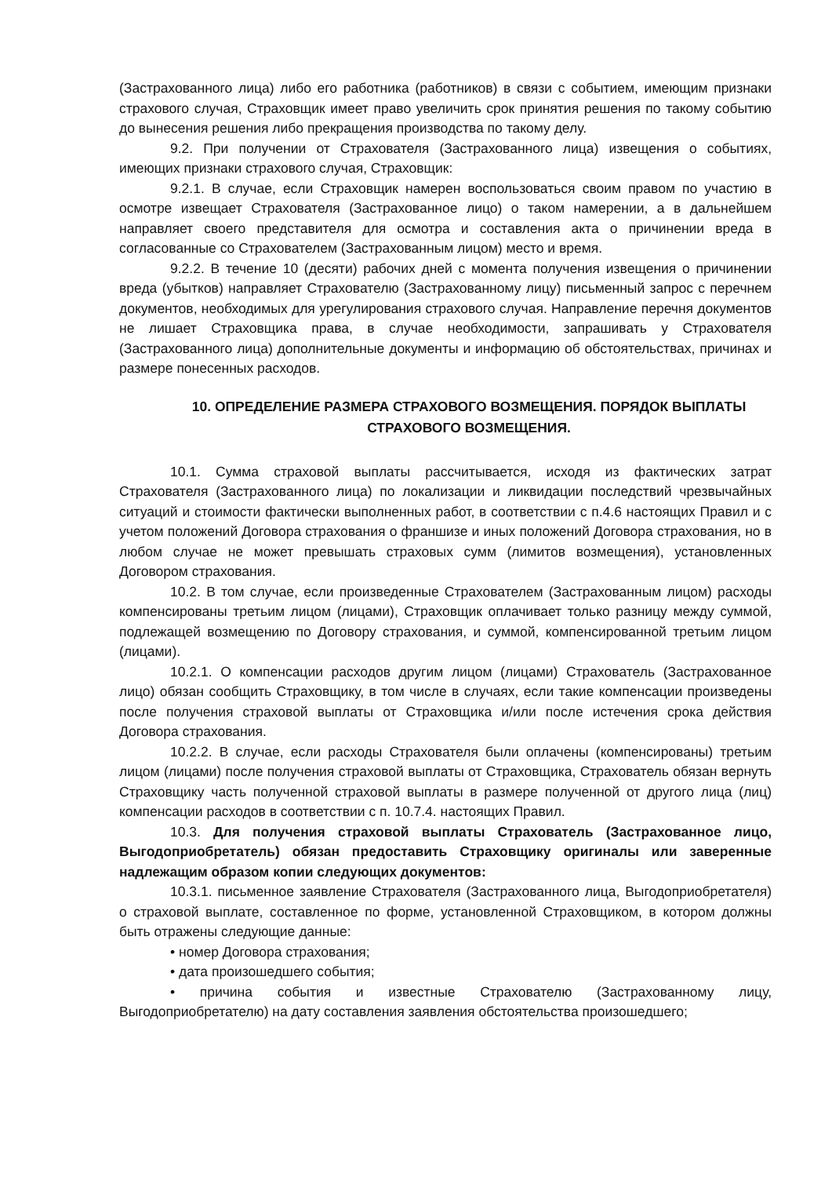(Застрахованного лица) либо его работника (работников) в связи с событием, имеющим признаки страхового случая, Страховщик имеет право увеличить срок принятия решения по такому событию до вынесения решения либо прекращения производства по такому делу.
9.2. При получении от Страхователя (Застрахованного лица) извещения о событиях, имеющих признаки страхового случая, Страховщик:
9.2.1. В случае, если Страховщик намерен воспользоваться своим правом по участию в осмотре извещает Страхователя (Застрахованное лицо) о таком намерении, а в дальнейшем направляет своего представителя для осмотра и составления акта о причинении вреда в согласованные со Страхователем (Застрахованным лицом) место и время.
9.2.2. В течение 10 (десяти) рабочих дней с момента получения извещения о причинении вреда (убытков) направляет Страхователю (Застрахованному лицу) письменный запрос с перечнем документов, необходимых для урегулирования страхового случая. Направление перечня документов не лишает Страховщика права, в случае необходимости, запрашивать у Страхователя (Застрахованного лица) дополнительные документы и информацию об обстоятельствах, причинах и размере понесенных расходов.
10. ОПРЕДЕЛЕНИЕ РАЗМЕРА СТРАХОВОГО ВОЗМЕЩЕНИЯ. ПОРЯДОК ВЫПЛАТЫ СТРАХОВОГО ВОЗМЕЩЕНИЯ.
10.1. Сумма страховой выплаты рассчитывается, исходя из фактических затрат Страхователя (Застрахованного лица) по локализации и ликвидации последствий чрезвычайных ситуаций и стоимости фактически выполненных работ, в соответствии с п.4.6 настоящих Правил и с учетом положений Договора страхования о франшизе и иных положений Договора страхования, но в любом случае не может превышать страховых сумм (лимитов возмещения), установленных Договором страхования.
10.2. В том случае, если произведенные Страхователем (Застрахованным лицом) расходы компенсированы третьим лицом (лицами), Страховщик оплачивает только разницу между суммой, подлежащей возмещению по Договору страхования, и суммой, компенсированной третьим лицом (лицами).
10.2.1. О компенсации расходов другим лицом (лицами) Страхователь (Застрахованное лицо) обязан сообщить Страховщику, в том числе в случаях, если такие компенсации произведены после получения страховой выплаты от Страховщика и/или после истечения срока действия Договора страхования.
10.2.2. В случае, если расходы Страхователя были оплачены (компенсированы) третьим лицом (лицами) после получения страховой выплаты от Страховщика, Страхователь обязан вернуть Страховщику часть полученной страховой выплаты в размере полученной от другого лица (лиц) компенсации расходов в соответствии с п. 10.7.4. настоящих Правил.
10.3. Для получения страховой выплаты Страхователь (Застрахованное лицо, Выгодоприобретатель) обязан предоставить Страховщику оригиналы или заверенные надлежащим образом копии следующих документов:
10.3.1. письменное заявление Страхователя (Застрахованного лица, Выгодоприобретателя) о страховой выплате, составленное по форме, установленной Страховщиком, в котором должны быть отражены следующие данные:
• номер Договора страхования;
• дата произошедшего события;
• причина события и известные Страхователю (Застрахованному лицу, Выгодоприобретателю) на дату составления заявления обстоятельства произошедшего;